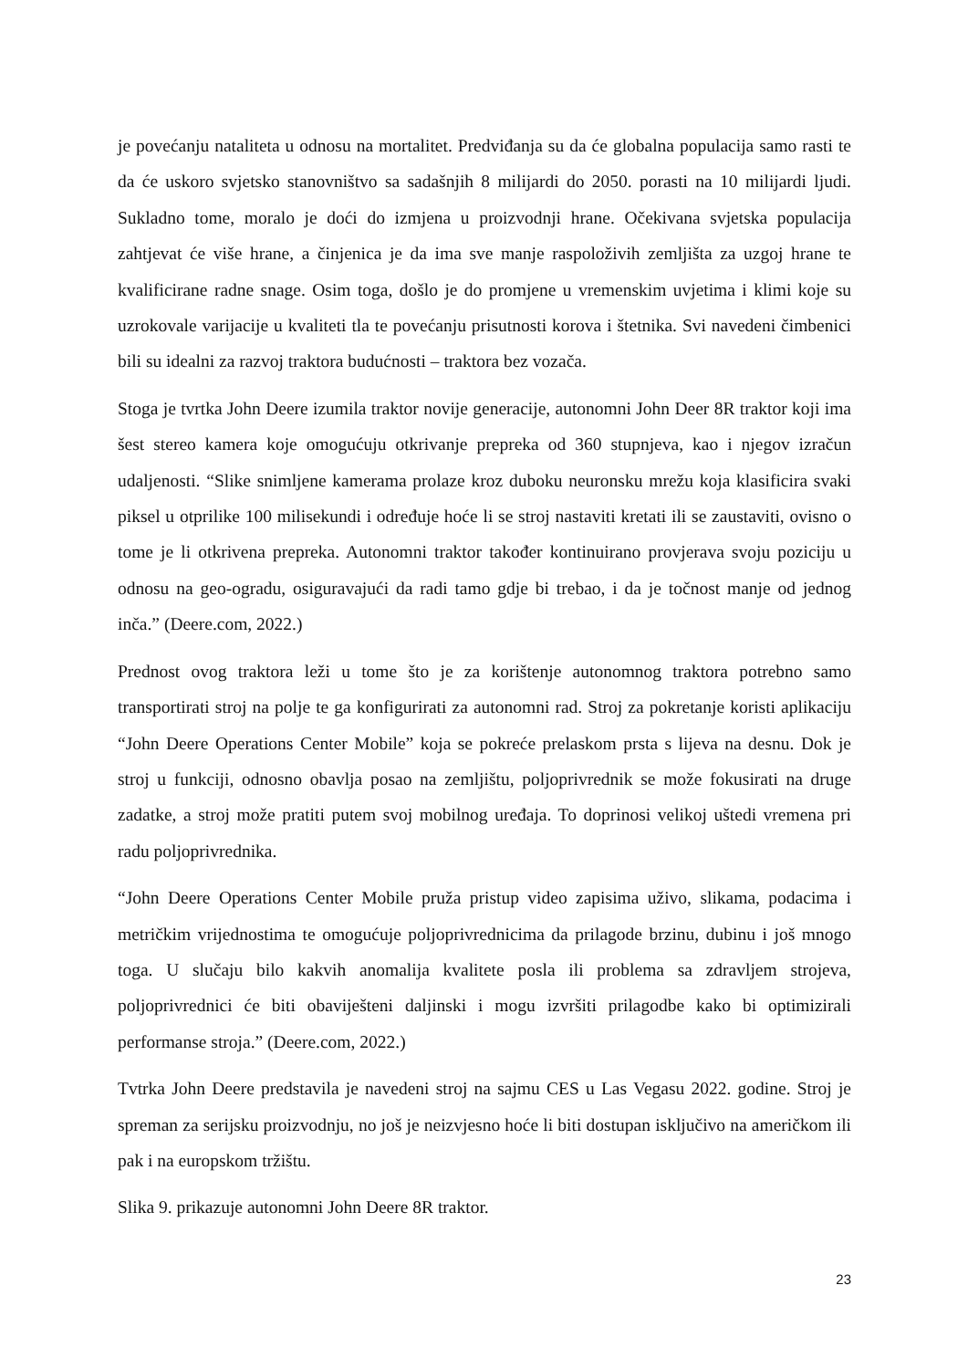je povećanju nataliteta u odnosu na mortalitet. Predviđanja su da će globalna populacija samo rasti te da će uskoro svjetsko stanovništvo sa sadašnjih 8 milijardi do 2050. porasti na 10 milijardi ljudi. Sukladno tome, moralo je doći do izmjena u proizvodnji hrane. Očekivana svjetska populacija zahtjevat će više hrane, a činjenica je da ima sve manje raspoloživih zemljišta za uzgoj hrane te kvalificirane radne snage. Osim toga, došlo je do promjene u vremenskim uvjetima i klimi koje su uzrokovale varijacije u kvaliteti tla te povećanju prisutnosti korova i štetnika. Svi navedeni čimbenici bili su idealni za razvoj traktora budućnosti – traktora bez vozača.
Stoga je tvrtka John Deere izumila traktor novije generacije, autonomni John Deer 8R traktor koji ima šest stereo kamera koje omogućuju otkrivanje prepreka od 360 stupnjeva, kao i njegov izračun udaljenosti. “Slike snimljene kamerama prolaze kroz duboku neuronsku mrežu koja klasificira svaki piksel u otprilike 100 milisekundi i određuje hoće li se stroj nastaviti kretati ili se zaustaviti, ovisno o tome je li otkrivena prepreka. Autonomni traktor također kontinuirano provjerava svoju poziciju u odnosu na geo-ogradu, osiguravajući da radi tamo gdje bi trebao, i da je točnost manje od jednog inča.” (Deere.com, 2022.)
Prednost ovog traktora leži u tome što je za korištenje autonomnog traktora potrebno samo transportirati stroj na polje te ga konfigurirati za autonomni rad. Stroj za pokretanje koristi aplikaciju “John Deere Operations Center Mobile” koja se pokreće prelaskom prsta s lijeva na desnu. Dok je stroj u funkciji, odnosno obavlja posao na zemljištu, poljoprivrednik se može fokusirati na druge zadatke, a stroj može pratiti putem svoj mobilnog uređaja. To doprinosi velikoj uštedi vremena pri radu poljoprivrednika.
“John Deere Operations Center Mobile pruža pristup video zapisima uživo, slikama, podacima i metričkim vrijednostima te omogućuje poljoprivrednicima da prilagode brzinu, dubinu i još mnogo toga. U slučaju bilo kakvih anomalija kvalitete posla ili problema sa zdravljem strojeva, poljoprivrednici će biti obaviješteni daljinski i mogu izvršiti prilagodbe kako bi optimizirali performanse stroja.” (Deere.com, 2022.)
Tvtrka John Deere predstavila je navedeni stroj na sajmu CES u Las Vegasu 2022. godine. Stroj je spreman za serijsku proizvodnju, no još je neizvjesno hoće li biti dostupan isključivo na američkom ili pak i na europskom tržištu.
Slika 9. prikazuje autonomni John Deere 8R traktor.
23